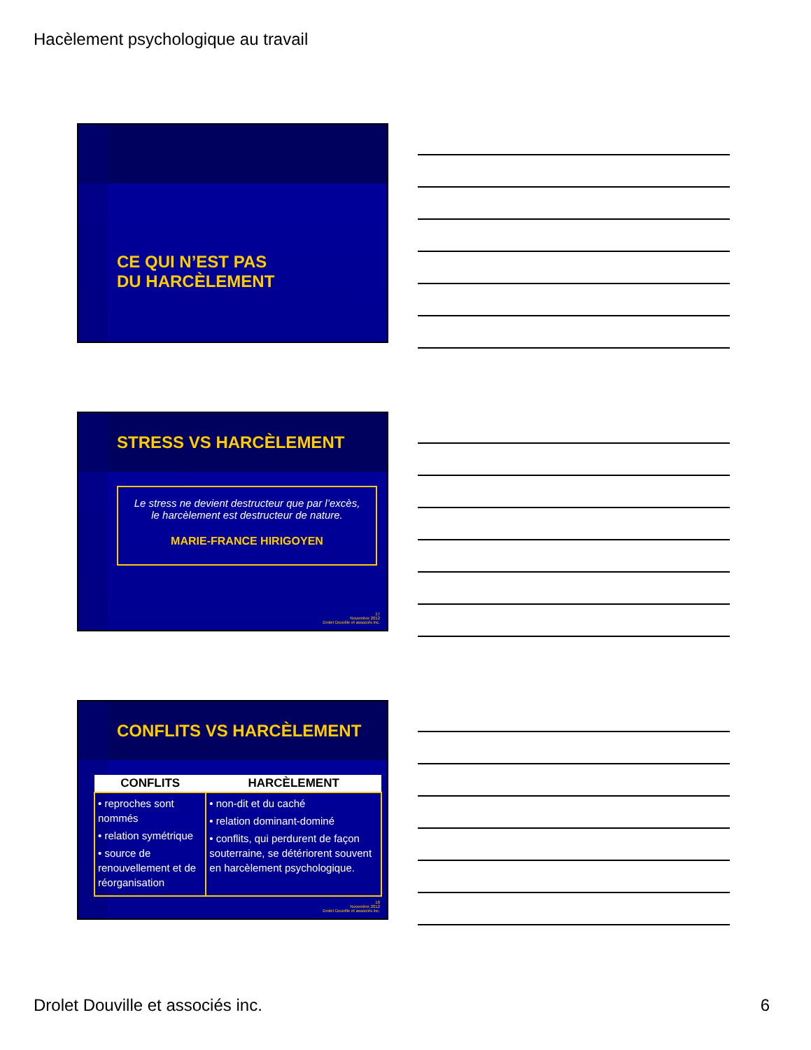Hacèlement psychologique au travail
CE QUI N’EST PAS
DU HARCÈLEMENT
STRESS VS HARCÈLEMENT
Le stress ne devient destructeur que par l’excès,
le harcèlement est destructeur de nature.
MARIE-FRANCE HIRIGOYEN
17
Novembre 2012
Drolet Douville et associés inc.
CONFLITS VS HARCÈLEMENT
| CONFLITS | HARCÈLEMENT |
| --- | --- |
| • reproches sont nommés • relation symétrique • source de renouvellement et de réorganisation | • non-dit et du caché • relation dominant-dominé • conflits, qui perdurent de façon souterraine, se détériorent souvent en harcèlement psychologique. |
18
Novembre 2012
Drolet Douville et associés inc.
Drolet Douville et associés inc. 6